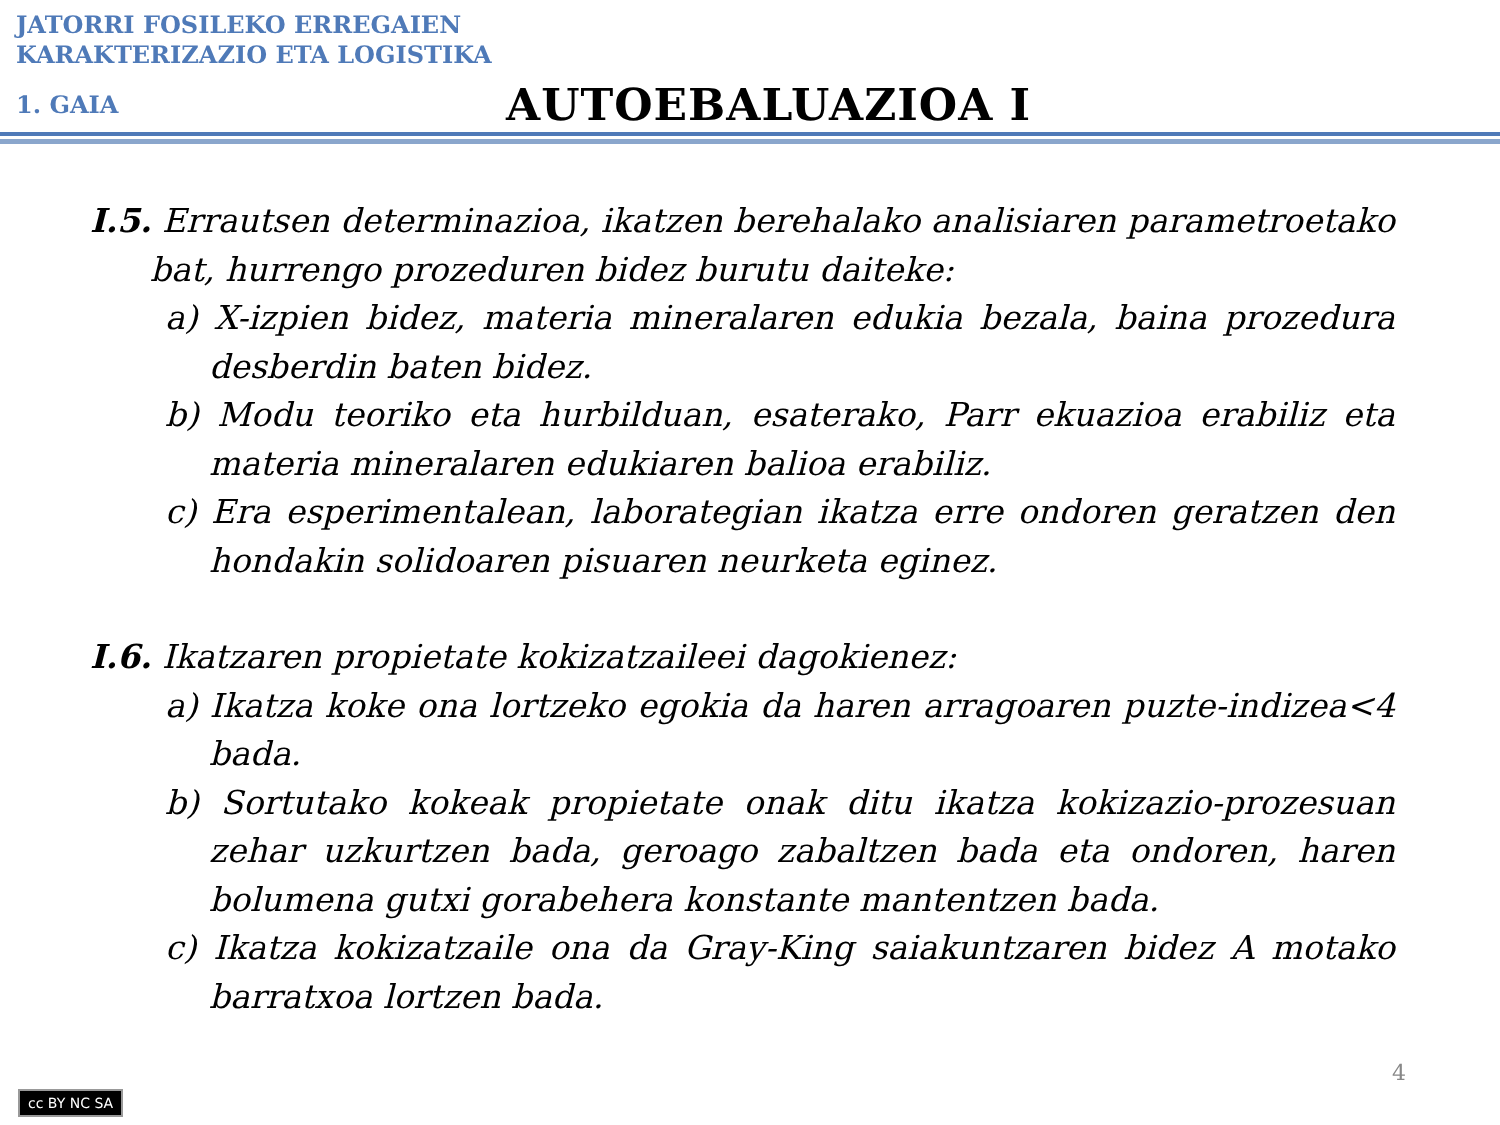JATORRI FOSILEKO ERREGAIEN
KARAKTERIZAZIO ETA LOGISTIKA
1. GAIA
AUTOEBALUAZIOA I
I.5. Errautsen determinazioa, ikatzen berehalako analisiaren parametroetako bat, hurrengo prozeduren bidez burutu daiteke:
a) X-izpien bidez, materia mineralaren edukia bezala, baina prozedura desberdin baten bidez.
b) Modu teoriko eta hurbilduan, esaterako, Parr ekuazioa erabiliz eta materia mineralaren edukiaren balioa erabiliz.
c) Era esperimentalean, laborategian ikatza erre ondoren geratzen den hondakin solidoaren pisuaren neurketa eginez.
I.6. Ikatzaren propietate kokizatzaileei dagokienez:
a) Ikatza koke ona lortzeko egokia da haren arragoaren puzte-indizea<4 bada.
b) Sortutako kokeak propietate onak ditu ikatza kokizazio-prozesuan zehar uzkurtzen bada, geroago zabaltzen bada eta ondoren, haren bolumena gutxi gorabehera konstante mantentzen bada.
c) Ikatza kokizatzaile ona da Gray-King saiakuntzaren bidez A motako barratxoa lortzen bada.
cc BY NC SA
4